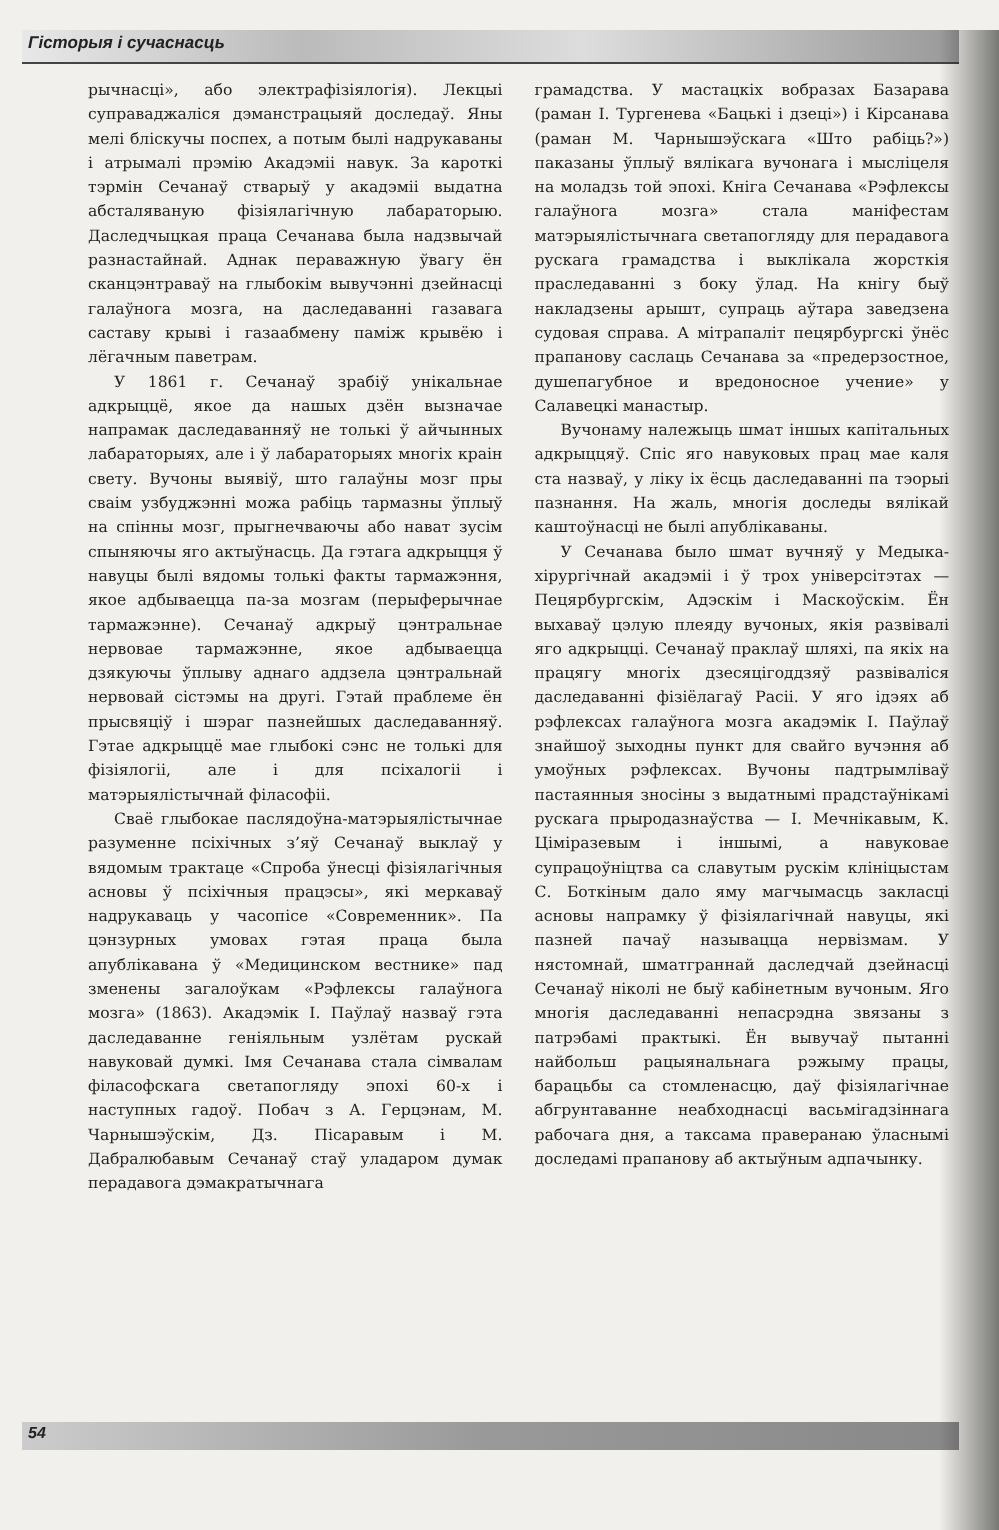Гісторыя і сучаснасць
рычнасці», або электрафізіялогія). Лекцыі суправаджаліся дэманстрацыяй доследаў. Яны мелі бліскучы поспех, а потым былі надрукаваны і атрымалі прэмію Акадэміі навук. За кароткі тэрмін Сечанаў стварыў у акадэміі выдатна абсталяваную фізіялагічную лабараторыю. Даследчыцкая праца Сечанава была надзвычай разнастайнай. Аднак пераважную ўвагу ён сканцэнтраваў на глыбокім вывучэнні дзейнасці галаўнога мозга, на даследаванні газавага саставу крыві і газаабмену паміж крывёю і лёгачным паветрам.
У 1861 г. Сечанаў зрабіў унікальнае адкрыццё, якое да нашых дзён вызначае напрамак даследаванняў не толькі ў айчынных лабараторыях, але і ў лабараторыях многіх краін свету. Вучоны выявіў, што галаўны мозг пры сваім узбуджэнні можа рабіць тармазны ўплыў на спінны мозг, прыгнечваючы або нават зусім спыняючы яго актыўнасць. Да гэтага адкрыцця ў навуцы былі вядомы толькі факты тармажэння, якое адбываецца па-за мозгам (перыферычнае тармажэнне). Сечанаў адкрыў цэнтральнае нервовае тармажэнне, якое адбываецца дзякуючы ўплыву аднаго аддзела цэнтральнай нервовай сістэмы на другі. Гэтай праблеме ён прысвяціў і шэраг пазнейшых даследаванняў. Гэтае адкрыццё мае глыбокі сэнс не толькі для фізіялогіі, але і для псіхалогіі і матэрыялістычнай філасофіі.
Сваё глыбокае паслядоўна-матэрыялістычнае разуменне псіхічных з’яў Сечанаў выклаў у вядомым трактаце «Спроба ўнесці фізіялагічныя асновы ў псіхічныя працэсы», які меркаваў надрукаваць у часопісе «Современник». Па цэнзурных умовах гэтая праца была апублікавана ў «Медицинском вестнике» пад зменены загалоўкам «Рэфлексы галаўнога мозга» (1863). Акадэмік І. Паўлаў назваў гэта даследаванне геніяльным узлётам рускай навуковай думкі. Імя Сечанава стала сімвалам філасофскага светапогляду эпохі 60-х і наступных гадоў. Побач з А. Герцэнам, М. Чарнышэўскім, Дз. Пісаравым і М. Дабралюбавым Сечанаў стаў уладаром думак перадавога дэмакратычнага
грамадства. У мастацкіх вобразах Базарава (раман І. Тургенева «Бацькі і дзеці») і Кірсанава (раман М. Чарнышэўскага «Што рабіць?») паказаны ўплыў вялікага вучонага і мысліцеля на моладзь той эпохі. Кніга Сечанава «Рэфлексы галаўнога мозга» стала маніфестам матэрыялістычнага светапогляду для перадавога рускага грамадства і выклікала жорсткія праследаванні з боку ўлад. На кнігу быў накладзены арышт, супраць аўтара заведзена судовая справа. А мітрапаліт пецярбургскі ўнёс прапанову саслаць Сечанава за «предерзостное, душепагубное и вредоносное учение» у Салавецкі манастыр.
Вучонаму належыць шмат іншых капітальных адкрыццяў. Спіс яго навуковых прац мае каля ста назваў, у ліку іх ёсць даследаванні па тэорыі пазнання. На жаль, многія доследы вялікай каштоўнасці не былі апублікаваны.
У Сечанава было шмат вучняў у Медыка-хірургічнай акадэміі і ў трох універсітэтах — Пецярбургскім, Адэскім і Маскоўскім. Ён выхаваў цэлую плеяду вучоных, якія развівалі яго адкрыцці. Сечанаў праклаў шляхі, па якіх на працягу многіх дзесяцігоддзяў развіваліся даследаванні фізіёлагаў Расіі. У яго ідэях аб рэфлексах галаўнога мозга акадэмік І. Паўлаў знайшоў зыходны пункт для свайго вучэння аб умоўных рэфлексах. Вучоны падтрымліваў пастаянныя зносіны з выдатнымі прадстаўнікамі рускага прыродазнаўства — І. Мечнікавым, К. Ціміразевым і іншымі, а навуковае супрацоўніцтва са славутым рускім клініцыстам С. Боткіным дало яму магчымасць закласці асновы напрамку ў фізіялагічнай навуцы, які пазней пачаў называцца нервізмам. У нястомнай, шматграннай даследчай дзейнасці Сечанаў ніколі не быў кабінетным вучоным. Яго многія даследаванні непасрэдна звязаны з патрэбамі практыкі. Ён вывучаў пытанні найбольш рацыянальнага рэжыму працы, барацьбы са стомленасцю, даў фізіялагічнае абгрунтаванне неабходнасці васьмігадзіннага рабочага дня, а таксама праверанаю ўласнымі доследамі прапанову аб актыўным адпачынку.
54